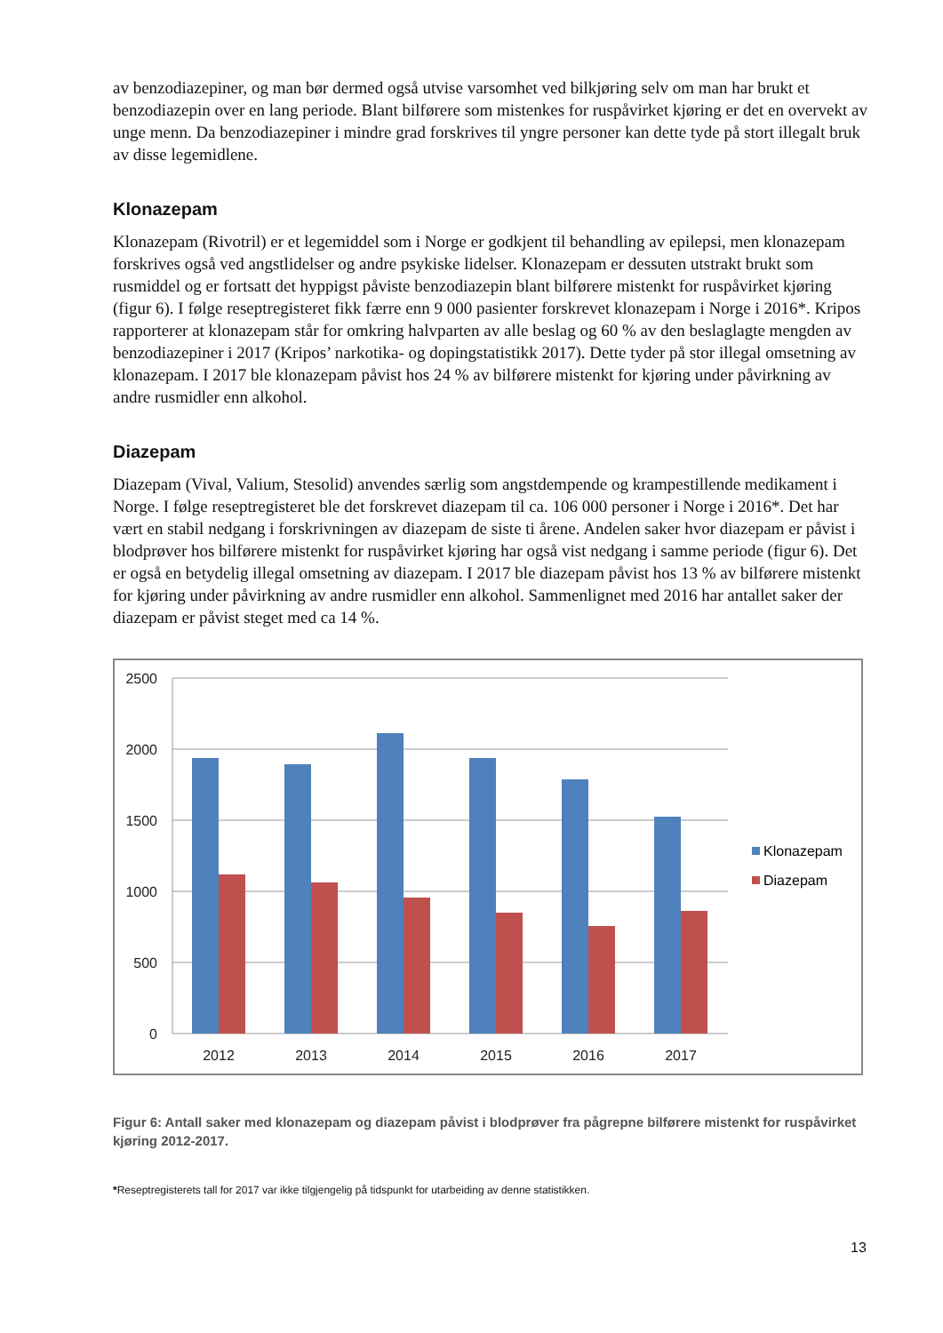av benzodiazepiner, og man bør dermed også utvise varsomhet ved bilkjøring selv om man har brukt et benzodiazepin over en lang periode. Blant bilførere som mistenkes for ruspåvirket kjøring er det en overvekt av unge menn. Da benzodiazepiner i mindre grad forskrives til yngre personer kan dette tyde på stort illegalt bruk av disse legemidlene.
Klonazepam
Klonazepam (Rivotril) er et legemiddel som i Norge er godkjent til behandling av epilepsi, men klonazepam forskrives også ved angstlidelser og andre psykiske lidelser. Klonazepam er dessuten utstrakt brukt som rusmiddel og er fortsatt det hyppigst påviste benzodiazepin blant bilførere mistenkt for ruspåvirket kjøring (figur 6). I følge reseptregisteret fikk færre enn 9 000 pasienter forskrevet klonazepam i Norge i 2016*. Kripos rapporterer at klonazepam står for omkring halvparten av alle beslag og 60 % av den beslaglagte mengden av benzodiazepiner i 2017 (Kripos’ narkotika- og dopingstatistikk 2017). Dette tyder på stor illegal omsetning av klonazepam. I 2017 ble klonazepam påvist hos 24 % av bilførere mistenkt for kjøring under påvirkning av andre rusmidler enn alkohol.
Diazepam
Diazepam (Vival, Valium, Stesolid) anvendes særlig som angstdempende og krampestillende medikament i Norge. I følge reseptregisteret ble det forskrevet diazepam til ca. 106 000 personer i Norge i 2016*. Det har vært en stabil nedgang i forskrivningen av diazepam de siste ti årene. Andelen saker hvor diazepam er påvist i blodprøver hos bilførere mistenkt for ruspåvirket kjøring har også vist nedgang i samme periode (figur 6). Det er også en betydelig illegal omsetning av diazepam. I 2017 ble diazepam påvist hos 13 % av bilførere mistenkt for kjøring under påvirkning av andre rusmidler enn alkohol. Sammenlignet med 2016 har antallet saker der diazepam er påvist steget med ca 14 %.
2500
2000
1500
1000
500
0
2012
2013
2014
2015
2016
2017
Klonazepam
Diazepam
Figur 6: Antall saker med klonazepam og diazepam påvist i blodprøver fra pågrepne bilførere mistenkt for ruspåvirket kjøring 2012-2017.
*Reseptregisterets tall for 2017 var ikke tilgjengelig på tidspunkt for utarbeiding av denne statistikken.
13